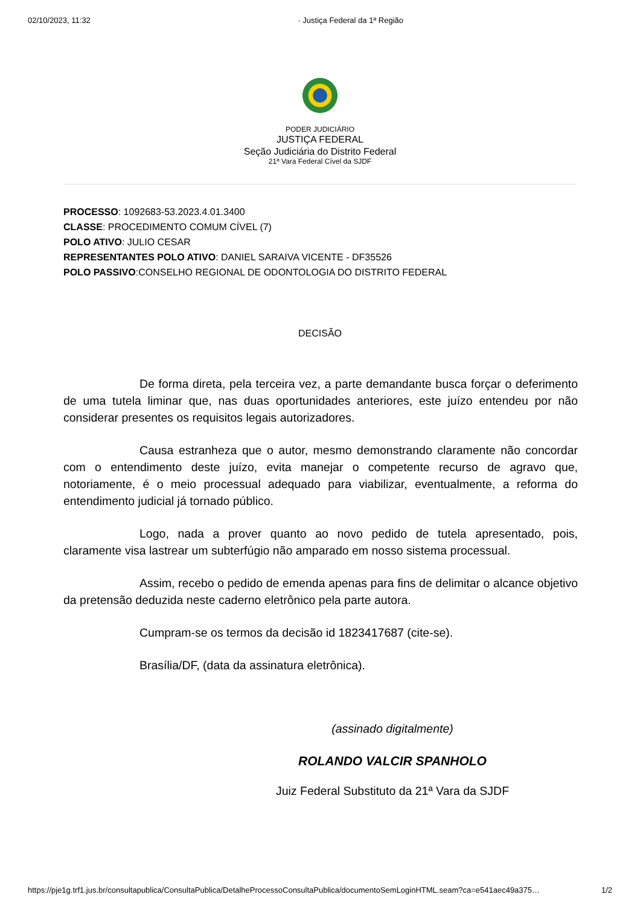02/10/2023, 11:32 · Justiça Federal da 1ª Região
PODER JUDICIÁRIO
JUSTIÇA FEDERAL
Seção Judiciária do Distrito Federal
21ª Vara Federal Cível da SJDF
PROCESSO: 1092683-53.2023.4.01.3400
CLASSE: PROCEDIMENTO COMUM CÍVEL (7)
POLO ATIVO: JULIO CESAR
REPRESENTANTES POLO ATIVO: DANIEL SARAIVA VICENTE - DF35526
POLO PASSIVO:CONSELHO REGIONAL DE ODONTOLOGIA DO DISTRITO FEDERAL
DECISÃO
De forma direta, pela terceira vez, a parte demandante busca forçar o deferimento de uma tutela liminar que, nas duas oportunidades anteriores, este juízo entendeu por não considerar presentes os requisitos legais autorizadores.
Causa estranheza que o autor, mesmo demonstrando claramente não concordar com o entendimento deste juízo, evita manejar o competente recurso de agravo que, notoriamente, é o meio processual adequado para viabilizar, eventualmente, a reforma do entendimento judicial já tornado público.
Logo, nada a prover quanto ao novo pedido de tutela apresentado, pois, claramente visa lastrear um subterfúgio não amparado em nosso sistema processual.
Assim, recebo o pedido de emenda apenas para fins de delimitar o alcance objetivo da pretensão deduzida neste caderno eletrônico pela parte autora.
Cumpram-se os termos da decisão id 1823417687 (cite-se).
Brasília/DF, (data da assinatura eletrônica).
(assinado digitalmente)
ROLANDO VALCIR SPANHOLO
Juiz Federal Substituto da 21ª Vara da SJDF
https://pje1g.trf1.jus.br/consultapublica/ConsultaPublica/DetalheProcessoConsultaPublica/documentoSemLoginHTML.seam?ca=e541aec49a375… 1/2